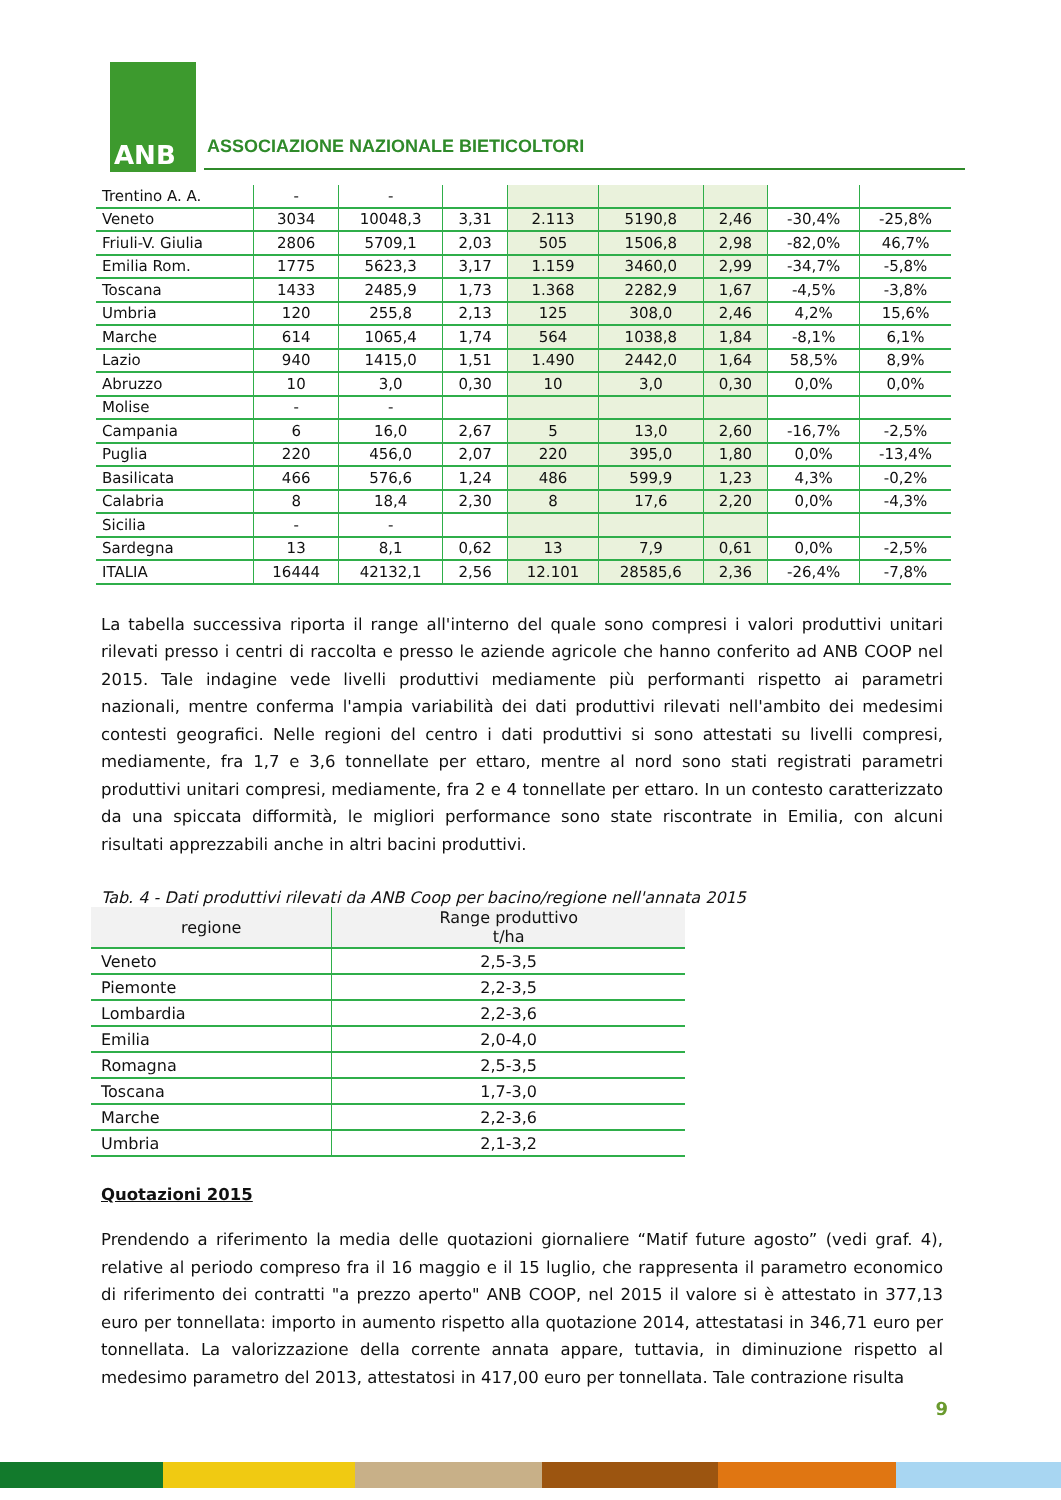ANB
ASSOCIAZIONE NAZIONALE BIETICOLTORI
| Trentino A. A. | - | - | | | | | | |
| Veneto | 3034 | 10048,3 | 3,31 | 2.113 | 5190,8 | 2,46 | -30,4% | -25,8% |
| Friuli-V. Giulia | 2806 | 5709,1 | 2,03 | 505 | 1506,8 | 2,98 | -82,0% | 46,7% |
| Emilia Rom. | 1775 | 5623,3 | 3,17 | 1.159 | 3460,0 | 2,99 | -34,7% | -5,8% |
| Toscana | 1433 | 2485,9 | 1,73 | 1.368 | 2282,9 | 1,67 | -4,5% | -3,8% |
| Umbria | 120 | 255,8 | 2,13 | 125 | 308,0 | 2,46 | 4,2% | 15,6% |
| Marche | 614 | 1065,4 | 1,74 | 564 | 1038,8 | 1,84 | -8,1% | 6,1% |
| Lazio | 940 | 1415,0 | 1,51 | 1.490 | 2442,0 | 1,64 | 58,5% | 8,9% |
| Abruzzo | 10 | 3,0 | 0,30 | 10 | 3,0 | 0,30 | 0,0% | 0,0% |
| Molise | - | - | | | | | | |
| Campania | 6 | 16,0 | 2,67 | 5 | 13,0 | 2,60 | -16,7% | -2,5% |
| Puglia | 220 | 456,0 | 2,07 | 220 | 395,0 | 1,80 | 0,0% | -13,4% |
| Basilicata | 466 | 576,6 | 1,24 | 486 | 599,9 | 1,23 | 4,3% | -0,2% |
| Calabria | 8 | 18,4 | 2,30 | 8 | 17,6 | 2,20 | 0,0% | -4,3% |
| Sicilia | - | - | | | | | | |
| Sardegna | 13 | 8,1 | 0,62 | 13 | 7,9 | 0,61 | 0,0% | -2,5% |
| ITALIA | 16444 | 42132,1 | 2,56 | 12.101 | 28585,6 | 2,36 | -26,4% | -7,8% |
La tabella successiva riporta il range all'interno del quale sono compresi i valori produttivi unitari rilevati presso i centri di raccolta e presso le aziende agricole che hanno conferito ad ANB COOP nel 2015. Tale indagine vede livelli produttivi mediamente più performanti rispetto ai parametri nazionali, mentre conferma l'ampia variabilità dei dati produttivi rilevati nell'ambito dei medesimi contesti geografici. Nelle regioni del centro i dati produttivi si sono attestati su livelli compresi, mediamente, fra 1,7 e 3,6 tonnellate per ettaro, mentre al nord sono stati registrati parametri produttivi unitari compresi, mediamente, fra 2 e 4 tonnellate per ettaro. In un contesto caratterizzato da una spiccata difformità, le migliori performance sono state riscontrate in Emilia, con alcuni risultati apprezzabili anche in altri bacini produttivi.
Tab. 4 - Dati produttivi rilevati da ANB Coop per bacino/regione nell'annata 2015
| regione | Range produttivo t/ha |
| --- | --- |
| Veneto | 2,5-3,5 |
| Piemonte | 2,2-3,5 |
| Lombardia | 2,2-3,6 |
| Emilia | 2,0-4,0 |
| Romagna | 2,5-3,5 |
| Toscana | 1,7-3,0 |
| Marche | 2,2-3,6 |
| Umbria | 2,1-3,2 |
Quotazioni 2015
Prendendo a riferimento la media delle quotazioni giornaliere “Matif future agosto” (vedi graf. 4), relative al periodo compreso fra il 16 maggio e il 15 luglio, che rappresenta il parametro economico di riferimento dei contratti "a prezzo aperto" ANB COOP, nel 2015 il valore si è attestato in 377,13 euro per tonnellata: importo in aumento rispetto alla quotazione 2014, attestatasi in 346,71 euro per tonnellata. La valorizzazione della corrente annata appare, tuttavia, in diminuzione rispetto al medesimo parametro del 2013, attestatosi in 417,00 euro per tonnellata. Tale contrazione risulta
9